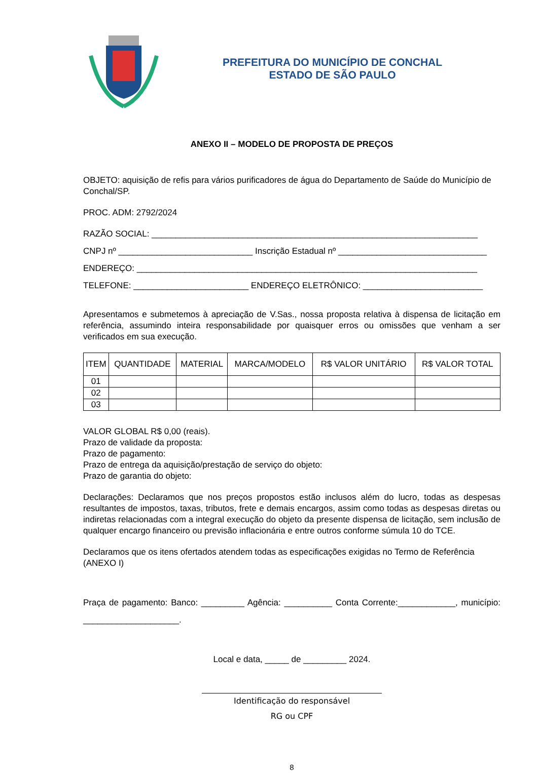PREFEITURA DO MUNICÍPIO DE CONCHAL
ESTADO DE SÃO PAULO
ANEXO II – MODELO DE PROPOSTA DE PREÇOS
OBJETO: aquisição de refis para vários purificadores de água do Departamento de Saúde do Município de Conchal/SP.
PROC. ADM: 2792/2024
RAZÃO SOCIAL: ____________________________________________________________________
CNPJ nº ____________________________ Inscrição Estadual nº _______________________________
ENDEREÇO: _______________________________________________________________________
TELEFONE: ________________________ ENDEREÇO ELETRÔNICO: _________________________
Apresentamos e submetemos à apreciação de V.Sas., nossa proposta relativa à dispensa de licitação em referência, assumindo inteira responsabilidade por quaisquer erros ou omissões que venham a ser verificados em sua execução.
| ITEM | QUANTIDADE | MATERIAL | MARCA/MODELO | R$ VALOR UNITÁRIO | R$ VALOR TOTAL |
| --- | --- | --- | --- | --- | --- |
| 01 | | | | | |
| 02 | | | | | |
| 03 | | | | | |
VALOR GLOBAL R$ 0,00 (reais).
Prazo de validade da proposta:
Prazo de pagamento:
Prazo de entrega da aquisição/prestação de serviço do objeto:
Prazo de garantia do objeto:
Declarações: Declaramos que nos preços propostos estão inclusos além do lucro, todas as despesas resultantes de impostos, taxas, tributos, frete e demais encargos, assim como todas as despesas diretas ou indiretas relacionadas com a integral execução do objeto da presente dispensa de licitação, sem inclusão de qualquer encargo financeiro ou previsão inflacionária e entre outros conforme súmula 10 do TCE.
Declaramos que os itens ofertados atendem todas as especificações exigidas no Termo de Referência (ANEXO I)
Praça de pagamento: Banco: _________ Agência: __________ Conta Corrente:____________, município: ____________________.
Local e data, _____ de _________ 2024.
Identificação do responsável
RG ou CPF
8